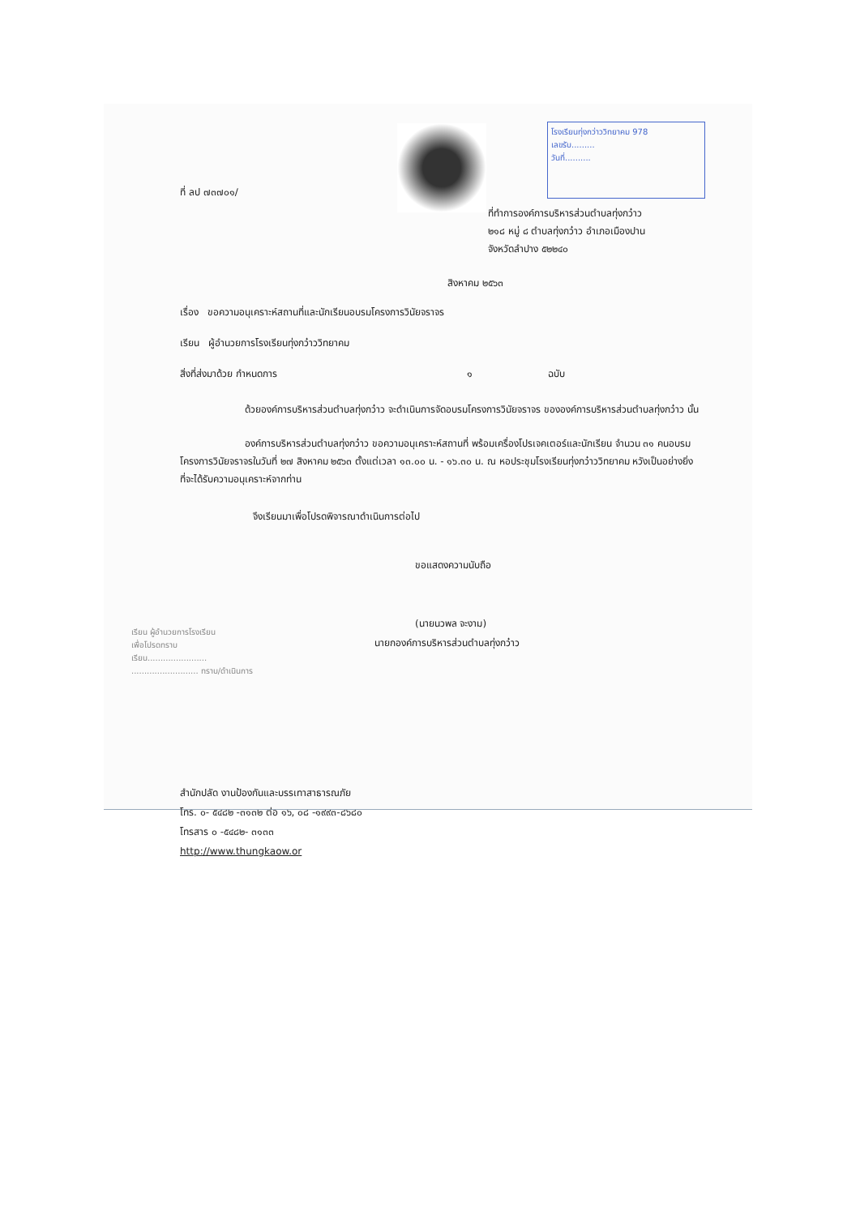โรงเรียนทุ่งกว่าววิทยาคม 978
เลขรับ.........
วันที่..........
ที่ ลป ๗๓๗๐๑/
ที่ทำการองค์การบริหารส่วนตำบลทุ่งกว๋าว
๒๑๘ หมู่ ๘ ตำบลทุ่งกว๋าว อำเภอเมืองปาน
จังหวัดลำปาง ๕๒๒๔๐
สิงหาคม ๒๕๖๓
เรื่อง ขอความอนุเคราะห์สถานที่และนักเรียนอบรมโครงการวินัยจราจร
เรียน ผู้อำนวยการโรงเรียนทุ่งกว๋าววิทยาคม
สิ่งที่ส่งมาด้วย กำหนดการ ๑ ฉบับ
ด้วยองค์การบริหารส่วนตำบลทุ่งกว๋าว จะดำเนินการจัดอบรมโครงการวินัยจราจร ขององค์การบริหารส่วนตำบลทุ่งกว๋าว นั้น
องค์การบริหารส่วนตำบลทุ่งกว๋าว ขอความอนุเคราะห์สถานที่ พร้อมเครื่องโปรเจคเตอร์และนักเรียน จำนวน ๓๑ คนอบรมโครงการวินัยจราจรในวันที่ ๒๗ สิงหาคม ๒๕๖๓ ตั้งแต่เวลา ๑๓.๐๐ น. - ๑๖.๓๐ น. ณ หอประชุมโรงเรียนทุ่งกว๋าววิทยาคม หวังเป็นอย่างยิ่งที่จะได้รับความอนุเคราะห์จากท่าน
จึงเรียนมาเพื่อโปรดพิจารณาดำเนินการต่อไป
ขอแสดงความนับถือ
(นายนวพล จะงาม)
นายกองค์การบริหารส่วนตำบลทุ่งกว๋าว
เรียน ผู้อำนวยการโรงเรียน
เพื่อโปรดทราบ
เรียน.......................
.......................... ทราบ/ดำเนินการ
สำนักปลัด งานป้องกันและบรรเทาสาธารณภัย
โทร. ๐- ๕๔๘๒ -๓๑๓๒ ต่อ ๑๖, ๐๘ -๑๙๙๓-๘๖๘๐
โทรสาร ๐ -๕๔๘๒- ๓๑๓๓
http://www.thungkaow.or